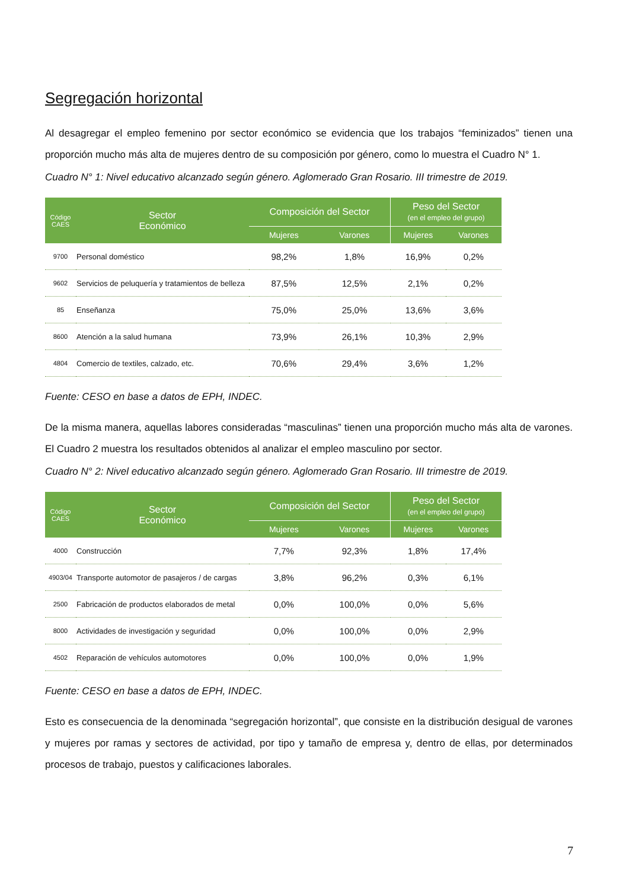Segregación horizontal
Al desagregar el empleo femenino por sector económico se evidencia que los trabajos “feminizados” tienen una proporción mucho más alta de mujeres dentro de su composición por género, como lo muestra el Cuadro N° 1.
Cuadro N° 1: Nivel educativo alcanzado según género. Aglomerado Gran Rosario. III trimestre de 2019.
| Código CAES | Sector Económico | Composición del Sector | | Peso del Sector (en el empleo del grupo) | |
| --- | --- | --- | --- | --- | --- |
| | | Mujeres | Varones | Mujeres | Varones |
| 9700 | Personal doméstico | 98,2% | 1,8% | 16,9% | 0,2% |
| 9602 | Servicios de peluquería y tratamientos de belleza | 87,5% | 12,5% | 2,1% | 0,2% |
| 85 | Enseñanza | 75,0% | 25,0% | 13,6% | 3,6% |
| 8600 | Atención a la salud humana | 73,9% | 26,1% | 10,3% | 2,9% |
| 4804 | Comercio de textiles, calzado, etc. | 70,6% | 29,4% | 3,6% | 1,2% |
Fuente: CESO en base a datos de EPH, INDEC.
De la misma manera, aquellas labores consideradas “masculinas” tienen una proporción mucho más alta de varones. El Cuadro 2 muestra los resultados obtenidos al analizar el empleo masculino por sector.
Cuadro N° 2: Nivel educativo alcanzado según género. Aglomerado Gran Rosario. III trimestre de 2019.
| Código CAES | Sector Económico | Composición del Sector | | Peso del Sector (en el empleo del grupo) | |
| --- | --- | --- | --- | --- | --- |
| | | Mujeres | Varones | Mujeres | Varones |
| 4000 | Construcción | 7,7% | 92,3% | 1,8% | 17,4% |
| 4903/04 | Transporte automotor de pasajeros / de cargas | 3,8% | 96,2% | 0,3% | 6,1% |
| 2500 | Fabricación de productos elaborados de metal | 0,0% | 100,0% | 0,0% | 5,6% |
| 8000 | Actividades de investigación y seguridad | 0,0% | 100,0% | 0,0% | 2,9% |
| 4502 | Reparación de vehículos automotores | 0,0% | 100,0% | 0,0% | 1,9% |
Fuente: CESO en base a datos de EPH, INDEC.
Esto es consecuencia de la denominada “segregación horizontal”, que consiste en la distribución desigual de varones y mujeres por ramas y sectores de actividad, por tipo y tamaño de empresa y, dentro de ellas, por determinados procesos de trabajo, puestos y calificaciones laborales.
7